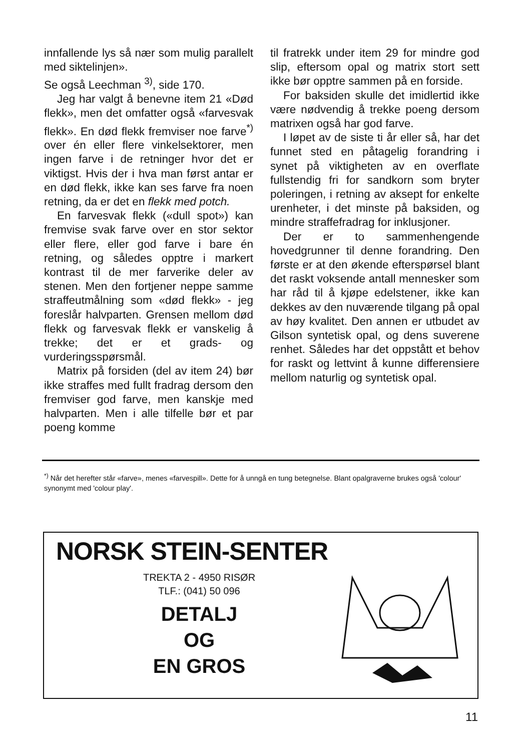innfallende lys så nær som mulig parallelt med siktelinjen».
Se også Leechman <sup>3)</sup>, side 170.
Jeg har valgt å benevne item 21 «Død flekk», men det omfatter også «farvesvak flekk». En død flekk fremviser noe farve<sup>*)</sup> over én eller flere vinkelsektorer, men ingen farve i de retninger hvor det er viktigst. Hvis der i hva man først antar er en død flekk, ikke kan ses farve fra noen retning, da er det en flekk med potch.
En farvesvak flekk («dull spot») kan fremvise svak farve over en stor sektor eller flere, eller god farve i bare én retning, og således opptre i markert kontrast til de mer farverike deler av stenen. Men den fortjener neppe samme straffeutmålning som «død flekk» - jeg foreslår halvparten. Grensen mellom død flekk og farvesvak flekk er vanskelig å trekke; det er et grads- og vurderingsspørsmål.
Matrix på forsiden (del av item 24) bør ikke straffes med fullt fradrag dersom den fremviser god farve, men kanskje med halvparten. Men i alle tilfelle bør et par poeng komme
til fratrekk under item 29 for mindre god slip, eftersom opal og matrix stort sett ikke bør opptre sammen på en forside.
For baksiden skulle det imidlertid ikke være nødvendig å trekke poeng dersom matrixen også har god farve.
I løpet av de siste ti år eller så, har det funnet sted en påtagelig forandring i synet på viktigheten av en overflate fullstendig fri for sandkorn som bryter poleringen, i retning av aksept for enkelte urenheter, i det minste på baksiden, og mindre straffefradrag for inklusjoner.
Der er to sammenhengende hovedgrunner til denne forandring. Den første er at den økende efterspørsel blant det raskt voksende antall mennesker som har råd til å kjøpe edelstener, ikke kan dekkes av den nuværende tilgang på opal av høy kvalitet. Den annen er utbudet av Gilson syntetisk opal, og dens suverene renhet. Således har det oppstått et behov for raskt og lettvint å kunne differensiere mellom naturlig og syntetisk opal.
<sup>*)</sup> Når det herefter står «farve», menes «farvespill». Dette for å unngå en tung betegnelse. Blant opalgraverne brukes også 'colour' synonymt med 'colour play'.
NORSK STEIN-SENTER
TREKTA 2 - 4950 RISØR
TLF.: (041) 50 096
DETALJ
OG
EN GROS
11